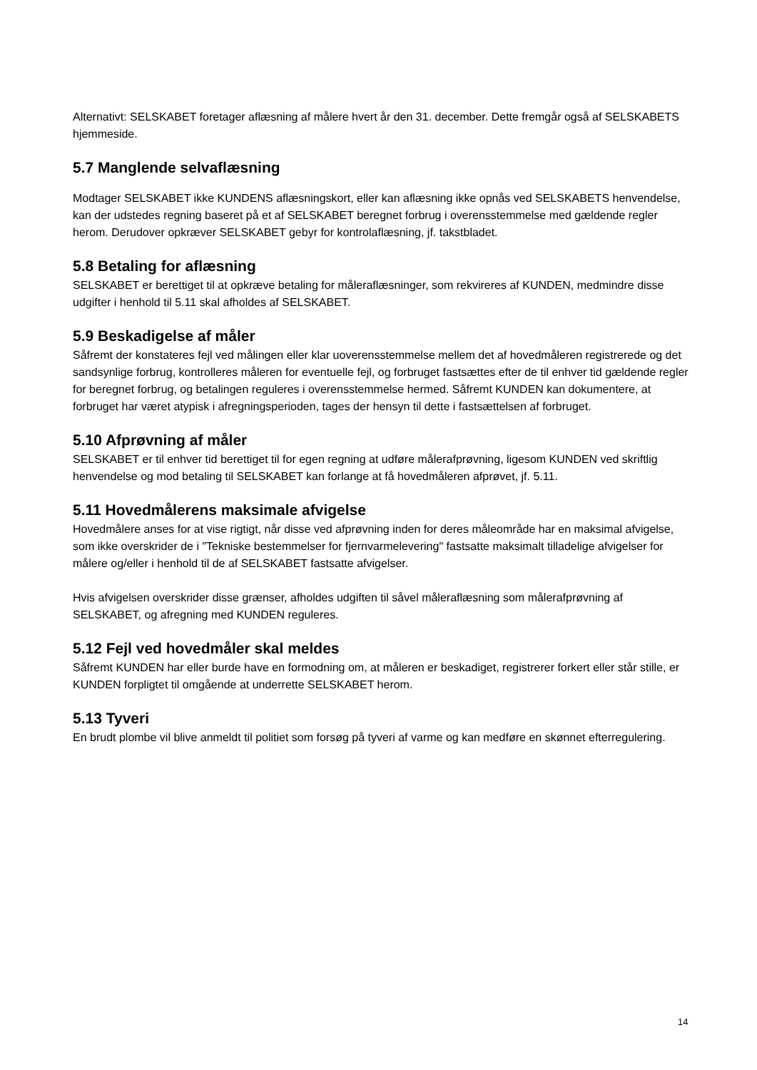Alternativt: SELSKABET foretager aflæsning af målere hvert år den 31. december. Dette fremgår også af SELSKABETS hjemmeside.
5.7 Manglende selvaflæsning
Modtager SELSKABET ikke KUNDENS aflæsningskort, eller kan aflæsning ikke opnås ved SELSKABETS henvendelse, kan der udstedes regning baseret på et af SELSKABET beregnet forbrug i overensstemmelse med gældende regler herom. Derudover opkræver SELSKABET gebyr for kontrolaflæsning, jf. takstbladet.
5.8 Betaling for aflæsning
SELSKABET er berettiget til at opkræve betaling for måleraflæsninger, som rekvireres af KUNDEN, medmindre disse udgifter i henhold til 5.11 skal afholdes af SELSKABET.
5.9 Beskadigelse af måler
Såfremt der konstateres fejl ved målingen eller klar uoverensstemmelse mellem det af hovedmåleren registrerede og det sandsynlige forbrug, kontrolleres måleren for eventuelle fejl, og forbruget fastsættes efter de til enhver tid gældende regler for beregnet forbrug, og betalingen reguleres i overensstemmelse hermed. Såfremt KUNDEN kan dokumentere, at forbruget har været atypisk i afregningsperioden, tages der hensyn til dette i fastsættelsen af forbruget.
5.10 Afprøvning af måler
SELSKABET er til enhver tid berettiget til for egen regning at udføre målerafprøvning, ligesom KUNDEN ved skriftlig henvendelse og mod betaling til SELSKABET kan forlange at få hovedmåleren afprøvet, jf. 5.11.
5.11 Hovedmålerens maksimale afvigelse
Hovedmålere anses for at vise rigtigt, når disse ved afprøvning inden for deres måleområde har en maksimal afvigelse, som ikke overskrider de i "Tekniske bestemmelser for fjernvarmelevering" fastsatte maksimalt tilladelige afvigelser for målere og/eller i henhold til de af SELSKABET fastsatte afvigelser.
Hvis afvigelsen overskrider disse grænser, afholdes udgiften til såvel måleraflæsning som målerafprøvning af SELSKABET, og afregning med KUNDEN reguleres.
5.12 Fejl ved hovedmåler skal meldes
Såfremt KUNDEN har eller burde have en formodning om, at måleren er beskadiget, registrerer forkert eller står stille, er KUNDEN forpligtet til omgående at underrette SELSKABET herom.
5.13 Tyveri
En brudt plombe vil blive anmeldt til politiet som forsøg på tyveri af varme og kan medføre en skønnet efterregulering.
14